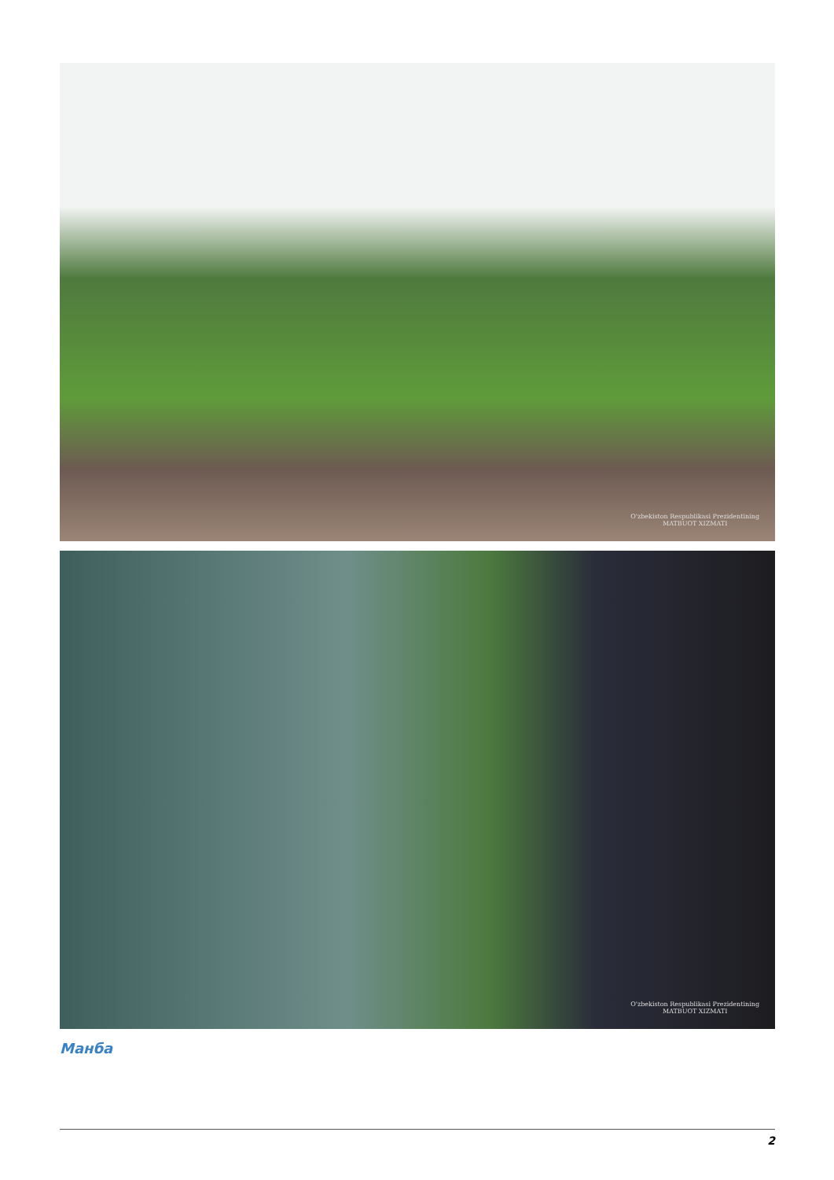O'zbekiston Respublikasi Prezidentining
MATBUOT XIZMATI
O'zbekiston Respublikasi Prezidentining
MATBUOT XIZMATI
Манба
2